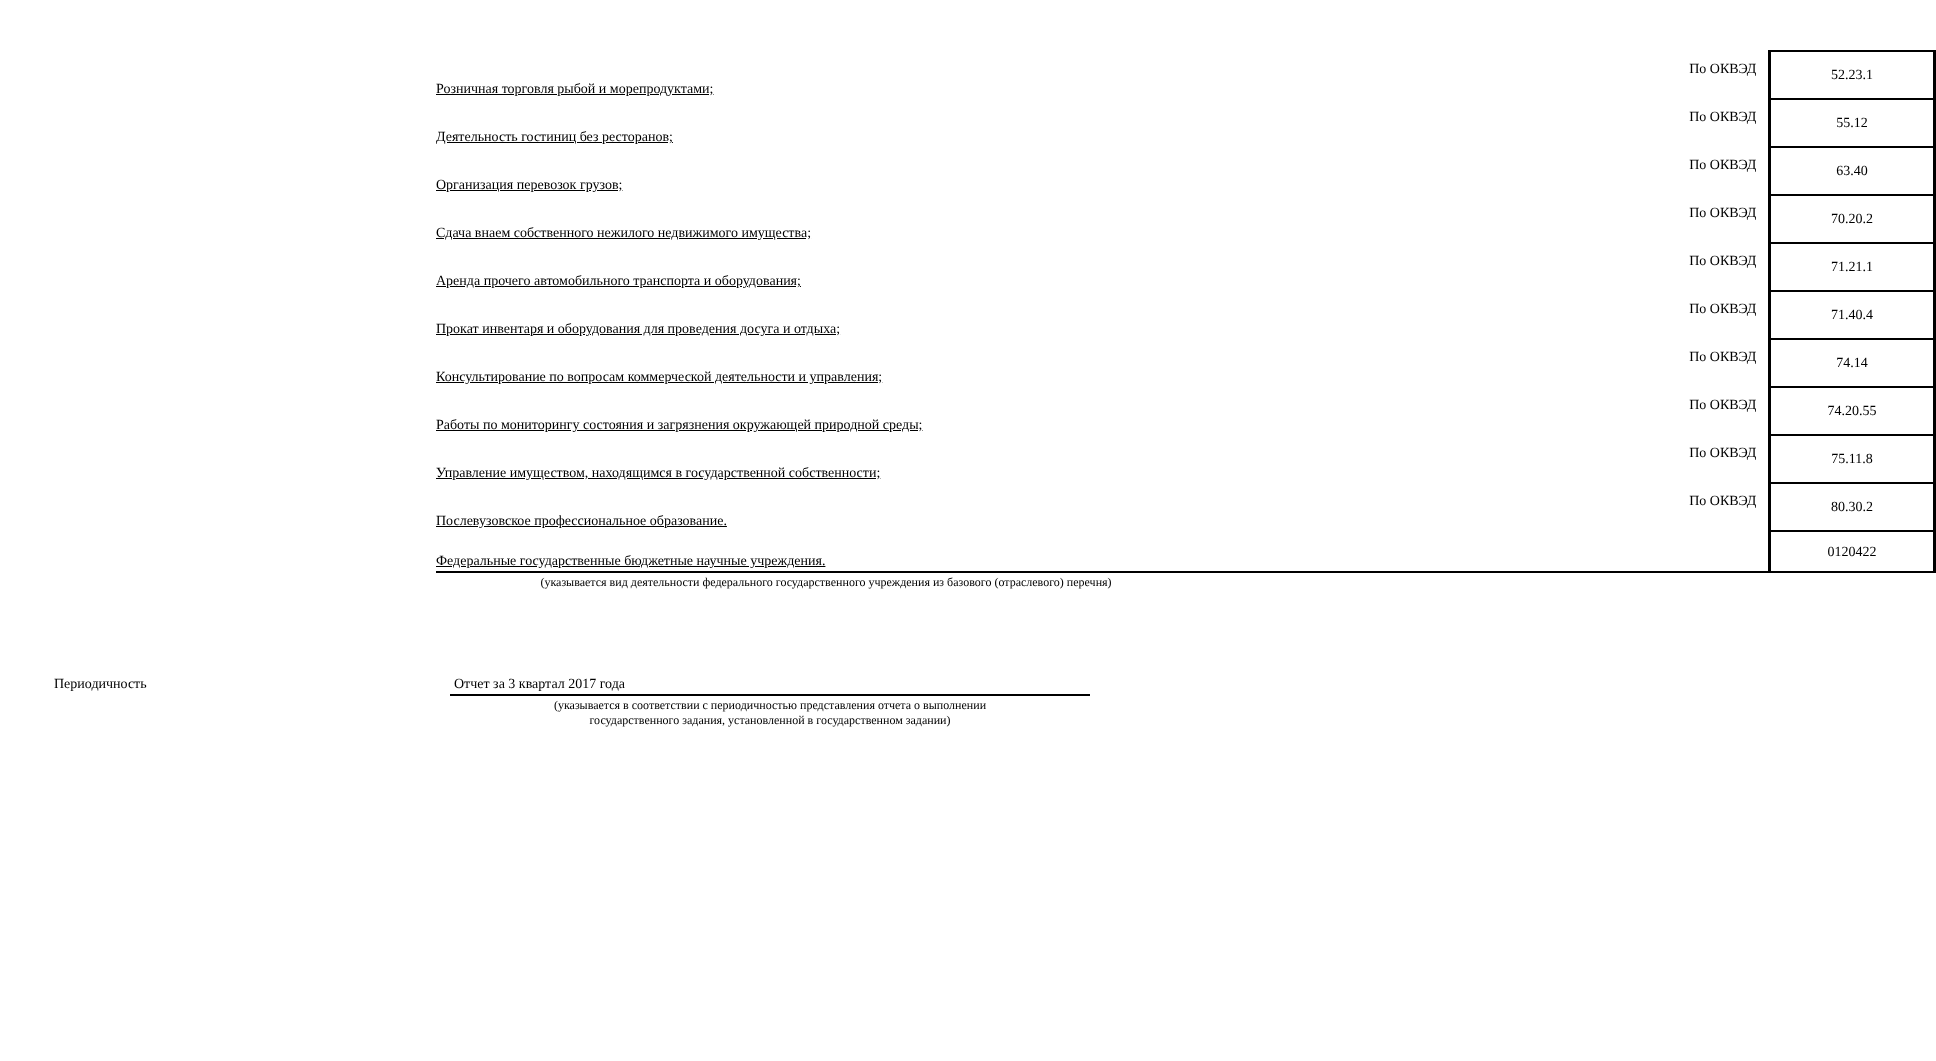| Розничная торговля рыбой и морепродуктами; | По ОКВЭД | 52.23.1 |
| Деятельность гостиниц без ресторанов; | По ОКВЭД | 55.12 |
| Организация перевозок грузов; | По ОКВЭД | 63.40 |
| Сдача внаем собственного нежилого недвижимого имущества; | По ОКВЭД | 70.20.2 |
| Аренда прочего автомобильного транспорта и оборудования; | По ОКВЭД | 71.21.1 |
| Прокат инвентаря и оборудования для проведения досуга и отдыха; | По ОКВЭД | 71.40.4 |
| Консультирование по вопросам коммерческой деятельности и управления; | По ОКВЭД | 74.14 |
| Работы по мониторингу состояния и загрязнения окружающей природной среды; | По ОКВЭД | 74.20.55 |
| Управление имуществом, находящимся в государственной собственности; | По ОКВЭД | 75.11.8 |
| Послевузовское профессиональное образование. | По ОКВЭД | 80.30.2 |
| Федеральные государственные бюджетные научные учреждения. | | 0120422 |
(указывается вид деятельности федерального государственного учреждения из базового (отраслевого) перечня)
Периодичность Отчет за 3 квартал 2017 года
(указывается в соответствии с периодичностью представления отчета о выполнении
государственного задания, установленной в государственном задании)